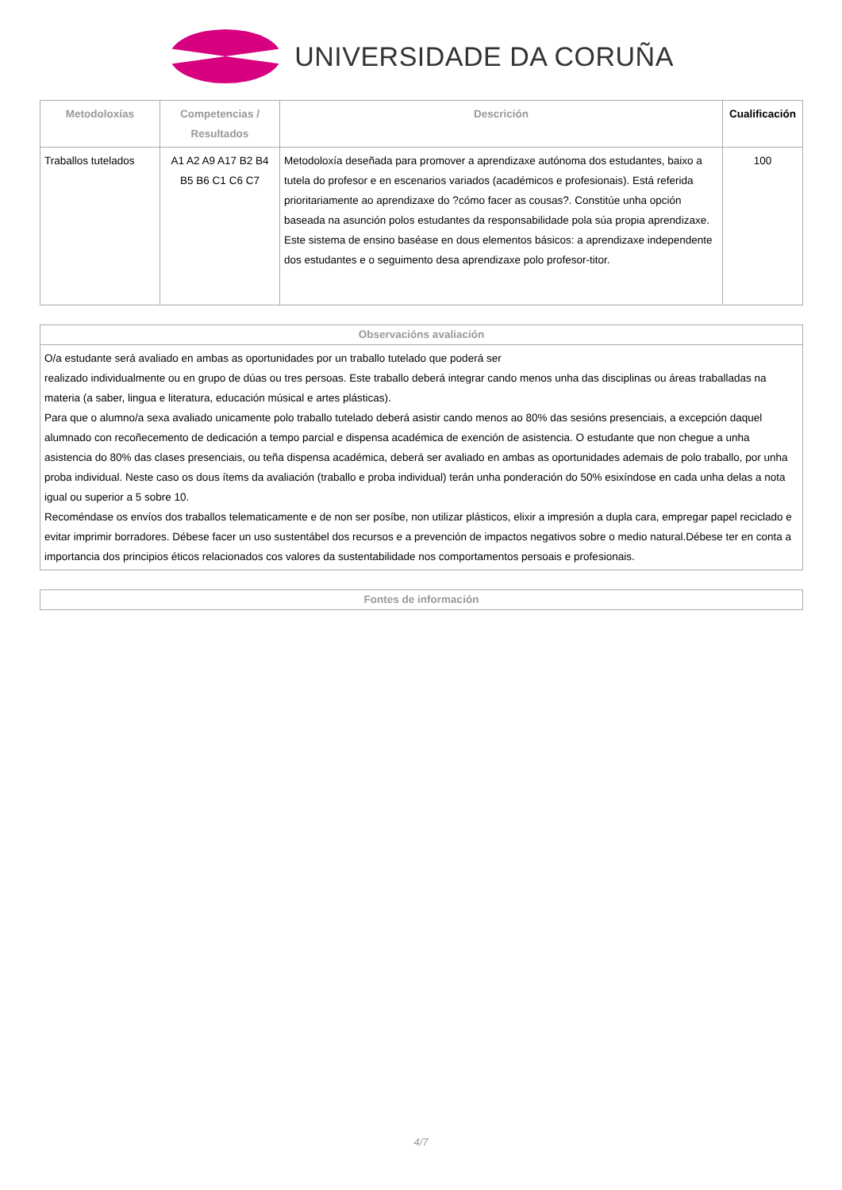UNIVERSIDADE DA CORUÑA
| Metodoloxías | Competencias / Resultados | Descrición | Cualificación |
| --- | --- | --- | --- |
| Traballos tutelados | A1 A2 A9 A17 B2 B4 B5 B6 C1 C6 C7 | Metodoloxía deseñada para promover a aprendizaxe autónoma dos estudantes, baixo a tutela do profesor e en escenarios variados (académicos e profesionais). Está referida prioritariamente ao aprendizaxe do ?cómo facer as cousas?. Constitúe unha opción baseada na asunción polos estudantes da responsabilidade pola súa propia aprendizaxe. Este sistema de ensino baséase en dous elementos básicos: a aprendizaxe independente dos estudantes e o seguimento desa aprendizaxe polo profesor-titor. | 100 |
| Observacións avaliación |
| --- |
| O/a estudante será avaliado en ambas as oportunidades por un traballo tutelado que poderá ser realizado individualmente ou en grupo de dúas ou tres persoas. Este traballo deberá integrar cando menos unha das disciplinas ou áreas traballadas na materia (a saber, lingua e literatura, educación músical e artes plásticas). Para que o alumno/a sexa avaliado unicamente polo traballo tutelado deberá asistir cando menos ao 80% das sesións presenciais, a excepción daquel alumnado con recoñecemento de dedicación a tempo parcial e dispensa académica de exención de asistencia. O estudante que non chegue a unha asistencia do 80% das clases presenciais, ou teña dispensa académica, deberá ser avaliado en ambas as oportunidades ademais de polo traballo, por unha proba individual. Neste caso os dous ítems da avaliación (traballo e proba individual) terán unha ponderación do 50% esixíndose en cada unha delas a nota igual ou superior a 5 sobre 10. Recoméndase os envíos dos traballos telematicamente e de non ser posíbe, non utilizar plásticos, elixir a impresión a dupla cara, empregar papel reciclado e evitar imprimir borradores. Débese facer un uso sustentábel dos recursos e a prevención de impactos negativos sobre o medio natural.Débese ter en conta a importancia dos principios éticos relacionados cos valores da sustentabilidade nos comportamentos persoais e profesionais. |
| Fontes de información |
| --- |
4/7